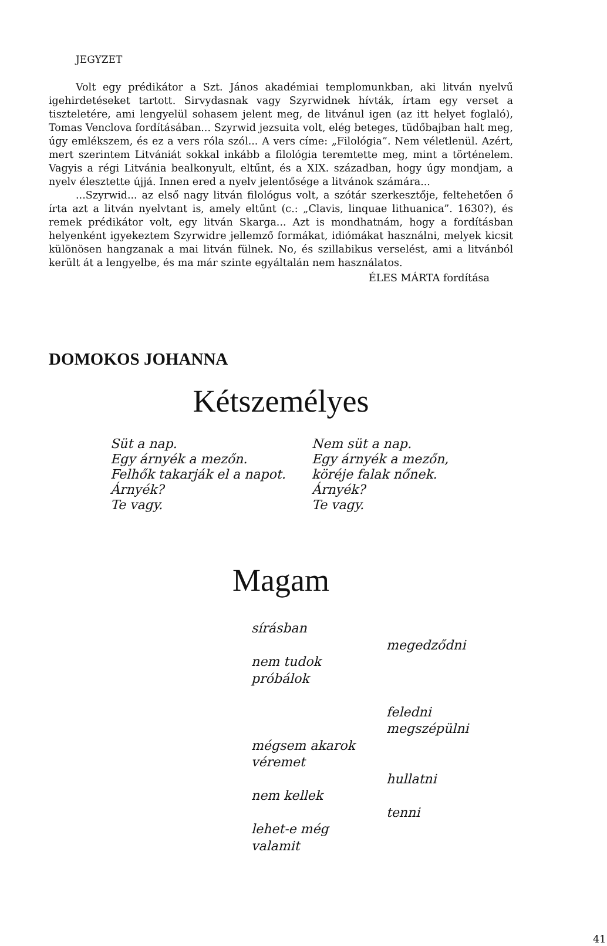JEGYZET
Volt egy prédikátor a Szt. János akadémiai templomunkban, aki litván nyelvű igehirdetéseket tartott. Sirvydasnak vagy Szyrwidnek hívták, írtam egy verset a tiszteletére, ami lengyelül sohasem jelent meg, de litvánul igen (az itt helyet foglaló), Tomas Venclova fordításában... Szyrwid jezsuita volt, elég beteges, tüdőbajban halt meg, úgy emlékszem, és ez a vers róla szól... A vers címe: „Filológia”. Nem véletlenül. Azért, mert szerintem Litvániát sokkal inkább a filológia teremtette meg, mint a történelem. Vagyis a régi Litvánia bealkonyult, eltűnt, és a XIX. században, hogy úgy mondjam, a nyelv élesztette újjá. Innen ered a nyelv jelentősége a litvánok számára...
...Szyrwid... az első nagy litván filológus volt, a szótár szerkesztője, feltehetően ő írta azt a litván nyelvtant is, amely eltűnt (c.: „Clavis, linquae lithuanica”. 1630?), és remek prédikátor volt, egy litván Skarga... Azt is mondhatnám, hogy a fordításban helyenként igyekeztem Szyrwidre jellemző formákat, idiómákat használni, melyek kicsit különösen hangzanak a mai litván fülnek. No, és szillabikus verselést, ami a litvánból került át a lengyelbe, és ma már szinte egyáltalán nem használatos.
ÉLES MÁRTA fordítása
DOMOKOS JOHANNA
Kétszemélyes
Süt a nap.
Egy árnyék a mezőn.
Felhők takarják el a napot.
Árnyék?
Te vagy.
Nem süt a nap.
Egy árnyék a mezőn,
köréje falak nőnek.
Árnyék?
Te vagy.
Magam
sírásban
megedződni
nem tudok
próbálok
feledni
megszépülni
mégsem akarok
véremet
hullatni
nem kellek
tenni
lehet-e még
valamit
41